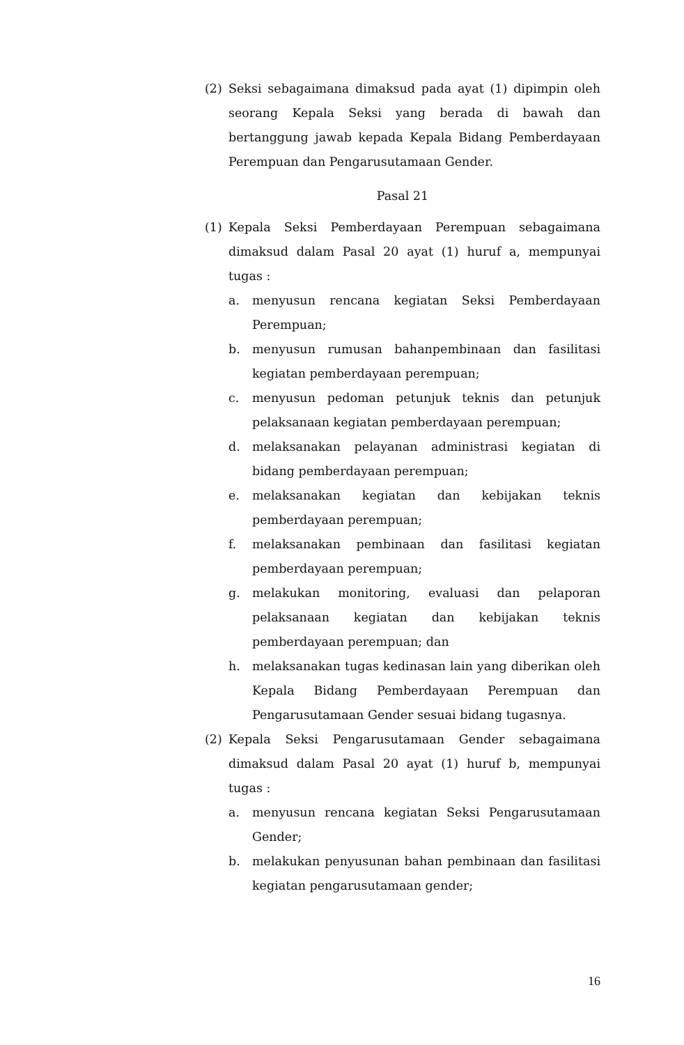(2) Seksi sebagaimana dimaksud pada ayat (1) dipimpin oleh seorang Kepala Seksi yang berada di bawah dan bertanggung jawab kepada Kepala Bidang Pemberdayaan Perempuan dan Pengarusutamaan Gender.
Pasal 21
(1) Kepala Seksi Pemberdayaan Perempuan sebagaimana dimaksud dalam Pasal 20 ayat (1) huruf a, mempunyai tugas :
a. menyusun rencana kegiatan Seksi Pemberdayaan Perempuan;
b. menyusun rumusan bahanpembinaan dan fasilitasi kegiatan pemberdayaan perempuan;
c. menyusun pedoman petunjuk teknis dan petunjuk pelaksanaan kegiatan pemberdayaan perempuan;
d. melaksanakan pelayanan administrasi kegiatan di bidang pemberdayaan perempuan;
e. melaksanakan kegiatan dan kebijakan teknis pemberdayaan perempuan;
f. melaksanakan pembinaan dan fasilitasi kegiatan pemberdayaan perempuan;
g. melakukan monitoring, evaluasi dan pelaporan pelaksanaan kegiatan dan kebijakan teknis pemberdayaan perempuan; dan
h. melaksanakan tugas kedinasan lain yang diberikan oleh Kepala Bidang Pemberdayaan Perempuan dan Pengarusutamaan Gender sesuai bidang tugasnya.
(2) Kepala Seksi Pengarusutamaan Gender sebagaimana dimaksud dalam Pasal 20 ayat (1) huruf b, mempunyai tugas :
a. menyusun rencana kegiatan Seksi Pengarusutamaan Gender;
b. melakukan penyusunan bahan pembinaan dan fasilitasi kegiatan pengarusutamaan gender;
16